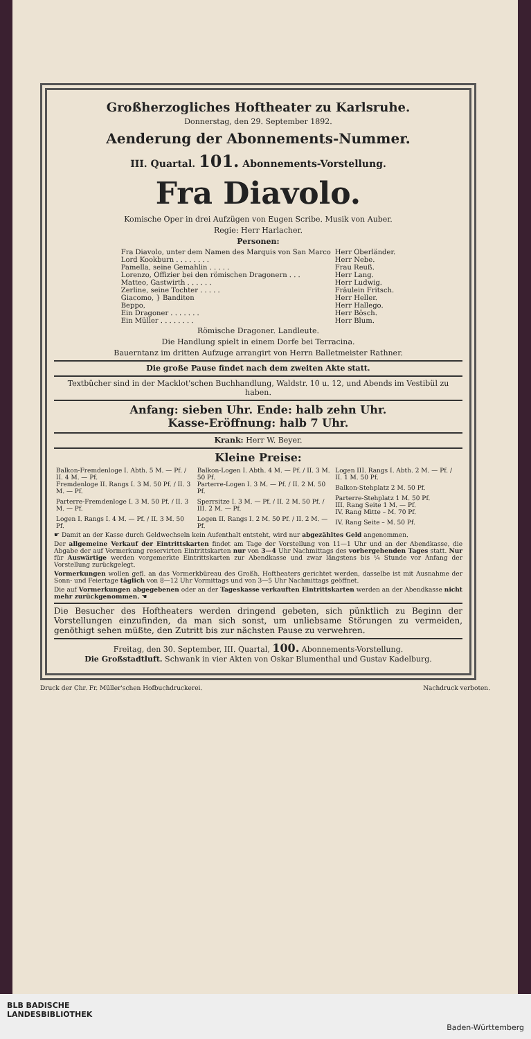Großherzogliches Hoftheater zu Karlsruhe.
Donnerstag, den 29. September 1892.
Aenderung der Abonnements-Nummer.
III. Quartal. 101. Abonnements-Vorstellung.
Fra Diavolo.
Komische Oper in drei Aufzügen von Eugen Scribe. Musik von Auber.
Regie: Herr Harlacher.
Personen:
| Fra Diavolo, unter dem Namen des Marquis von San Marco | Herr Oberländer. |
| Lord Kookburn . . . . . . . . | Herr Nebe. |
| Pamella, seine Gemahlin . . . . . | Frau Reuß. |
| Lorenzo, Offizier bei den römischen Dragonern . . . | Herr Lang. |
| Matteo, Gastwirth . . . . . . | Herr Ludwig. |
| Zerline, seine Tochter . . . . . | Fräulein Fritsch. |
| Giacomo, } Banditen | Herr Heller. |
| Beppo, | Herr Hallego. |
| Ein Dragoner . . . . . . . | Herr Bösch. |
| Ein Müller . . . . . . . . | Herr Blum. |
Römische Dragoner. Landleute.
Die Handlung spielt in einem Dorfe bei Terracina.
Bauerntanz im dritten Aufzuge arrangirt von Herrn Balletmeister Rathner.
Die große Pause findet nach dem zweiten Akte statt.
Textbücher sind in der Macklot'schen Buchhandlung, Waldstr. 10 u. 12, und Abends im Vestibül zu haben.
Anfang: sieben Uhr. Ende: halb zehn Uhr.
Kasse-Eröffnung: halb 7 Uhr.
Krank: Herr W. Beyer.
Kleine Preise:
| Balkon-Fremdenloge I. Abth. 5 M. — Pf. / II. 4 M. — Pf. | Balkon-Logen I. Abth. 4 M. — Pf. / II. 3 M. 50 Pf. | Logen III. Rangs I. Abth. 2 M. — Pf. / II. 1 M. 50 Pf. |
| Fremdenloge II. Rangs I. 3 M. 50 Pf. / II. 3 M. — Pf. | Parterre-Logen I. 3 M. — Pf. / II. 2 M. 50 Pf. | Balkon-Stehplatz 2 M. 50 Pf. |
| Parterre-Fremdenloge I. 3 M. 50 Pf. / II. 3 M. — Pf. | Sperrsitze I. 3 M. — Pf. / II. 2 M. 50 Pf. / III. 2 M. — Pf. | Parterre-Stehplatz 1 M. 50 Pf. III. Rang Seite 1 M. — Pf. IV. Rang Mitte – M. 70 Pf. |
| Logen I. Rangs I. 4 M. — Pf. / II. 3 M. 50 Pf. | Logen II. Rangs I. 2 M. 50 Pf. / II. 2 M. — Pf. | IV. Rang Seite – M. 50 Pf. |
☛ Damit an der Kasse durch Geldwechseln kein Aufenthalt entsteht, wird nur abgezähltes Geld angenommen.
Der allgemeine Verkauf der Eintrittskarten findet am Tage der Vorstellung von 11—1 Uhr und an der Abendkasse, die Abgabe der auf Vormerkung reservirten Eintrittskarten nur von 3—4 Uhr Nachmittags des vorhergehenden Tages statt. Nur für Auswärtige werden vorgemerkte Eintrittskarten zur Abendkasse und zwar längstens bis ¼ Stunde vor Anfang der Vorstellung zurückgelegt.
Vormerkungen wollen gefl. an das Vormerkbüreau des Großh. Hoftheaters gerichtet werden, dasselbe ist mit Ausnahme der Sonn- und Feiertage täglich von 8—12 Uhr Vormittags und von 3—5 Uhr Nachmittags geöffnet.
Die auf Vormerkungen abgegebenen oder an der Tageskasse verkauften Eintrittskarten werden an der Abendkasse nicht mehr zurückgenommen. ☚
Die Besucher des Hoftheaters werden dringend gebeten, sich pünktlich zu Beginn der Vorstellungen einzufinden, da man sich sonst, um unliebsame Störungen zu vermeiden, genöthigt sehen müßte, den Zutritt bis zur nächsten Pause zu verwehren.
Freitag, den 30. September, III. Quartal, 100. Abonnements-Vorstellung.
Die Großstadtluft. Schwank in vier Akten von Oskar Blumenthal und Gustav Kadelburg.
Druck der Chr. Fr. Müller'schen Hofbuchdruckerei. Nachdruck verboten.
BLB BADISCHE
LANDESBIBLIOTHEK Baden-Württemberg